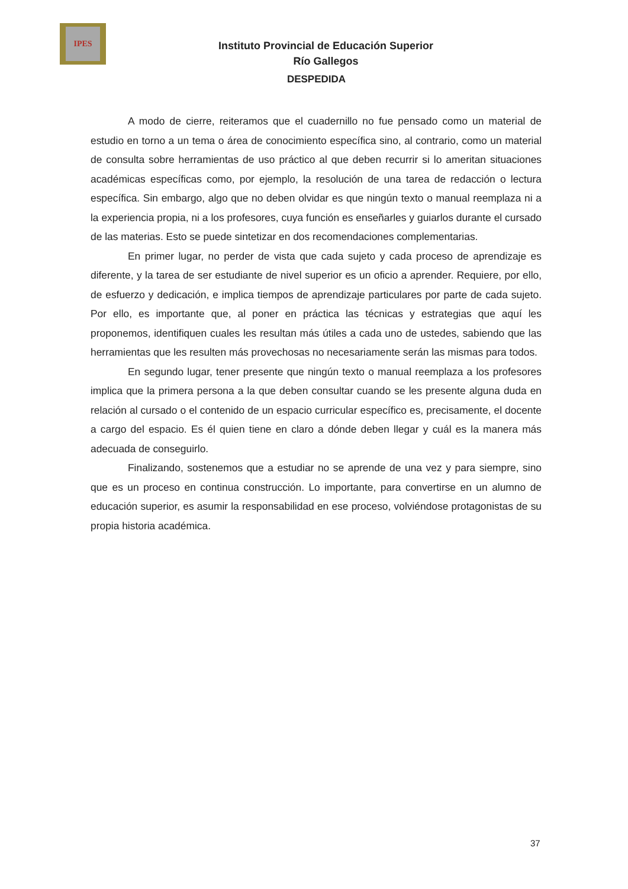IPES
Instituto Provincial de Educación Superior
Río Gallegos
DESPEDIDA
A modo de cierre, reiteramos que el cuadernillo no fue pensado como un material de estudio en torno a un tema o área de conocimiento específica sino, al contrario, como un material de consulta sobre herramientas de uso práctico al que deben recurrir si lo ameritan situaciones académicas específicas como, por ejemplo, la resolución de una tarea de redacción o lectura específica. Sin embargo, algo que no deben olvidar es que ningún texto o manual reemplaza ni a la experiencia propia, ni a los profesores, cuya función es enseñarles y guiarlos durante el cursado de las materias. Esto se puede sintetizar en dos recomendaciones complementarias.
En primer lugar, no perder de vista que cada sujeto y cada proceso de aprendizaje es diferente, y la tarea de ser estudiante de nivel superior es un oficio a aprender. Requiere, por ello, de esfuerzo y dedicación, e implica tiempos de aprendizaje particulares por parte de cada sujeto. Por ello, es importante que, al poner en práctica las técnicas y estrategias que aquí les proponemos, identifiquen cuales les resultan más útiles a cada uno de ustedes, sabiendo que las herramientas que les resulten más provechosas no necesariamente serán las mismas para todos.
En segundo lugar, tener presente que ningún texto o manual reemplaza a los profesores implica que la primera persona a la que deben consultar cuando se les presente alguna duda en relación al cursado o el contenido de un espacio curricular específico es, precisamente, el docente a cargo del espacio. Es él quien tiene en claro a dónde deben llegar y cuál es la manera más adecuada de conseguirlo.
Finalizando, sostenemos que a estudiar no se aprende de una vez y para siempre, sino que es un proceso en continua construcción. Lo importante, para convertirse en un alumno de educación superior, es asumir la responsabilidad en ese proceso, volviéndose protagonistas de su propia historia académica.
37